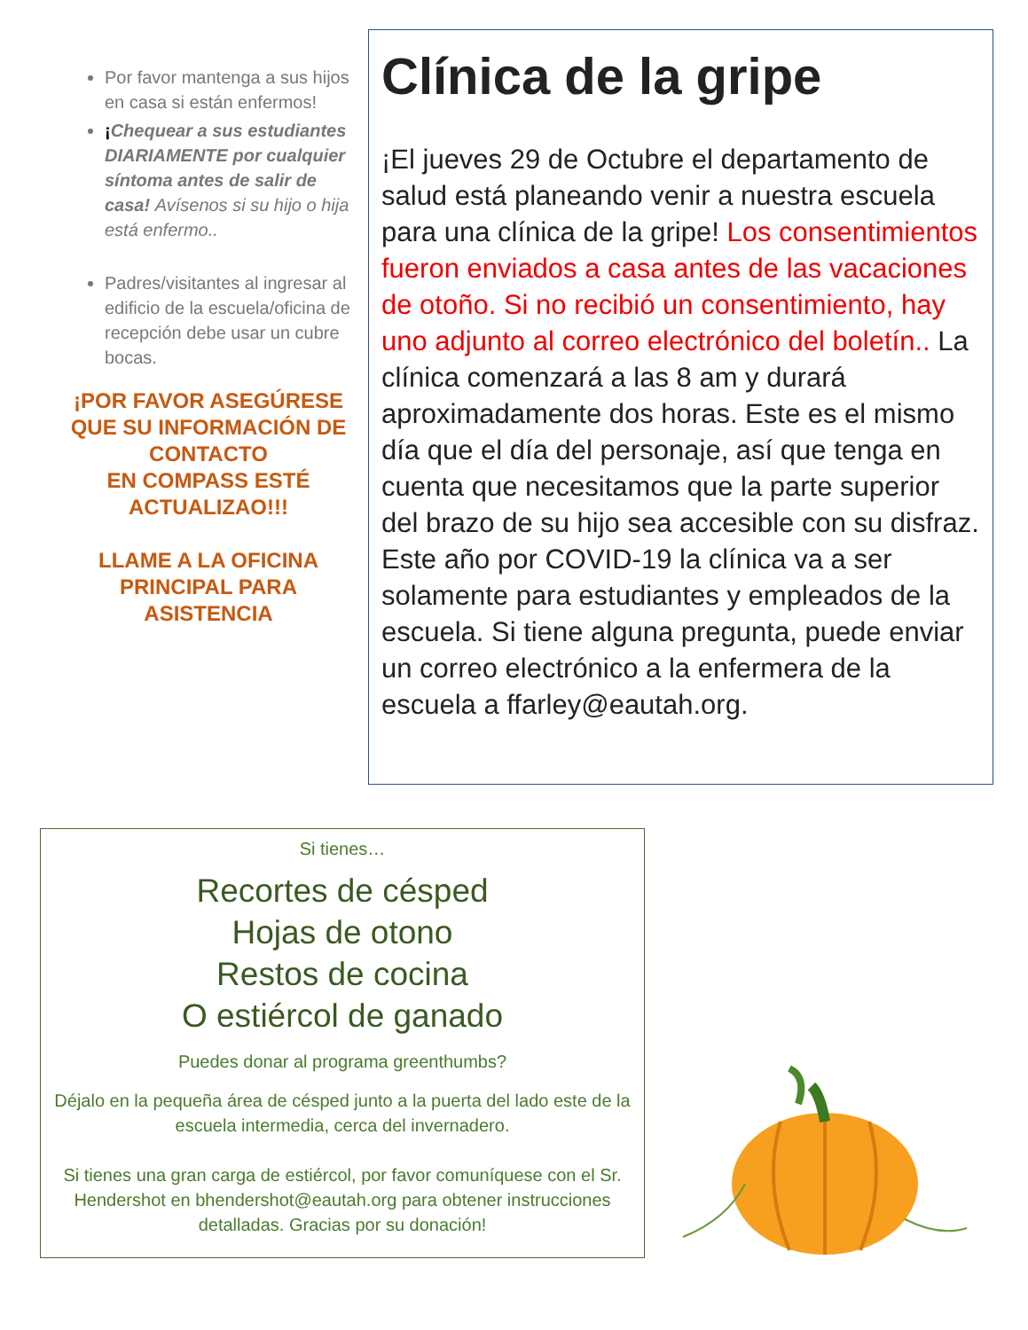Por favor mantenga a sus hijos en casa si están enfermos!
¡Chequear a sus estudiantes DIARIAMENTE por cualquier síntoma antes de salir de casa! Avísenos si su hijo o hija está enfermo..
Padres/visitantes al ingresar al edificio de la escuela/oficina de recepción debe usar un cubre bocas.
¡POR FAVOR ASEGÚRESE QUE SU INFORMACIÓN DE CONTACTO
EN COMPASS ESTÉ ACTUALIZAO!!!
LLAME A LA OFICINA PRINCIPAL PARA ASISTENCIA
Clínica de la gripe
¡El jueves 29 de Octubre el departamento de salud está planeando venir a nuestra escuela para una clínica de la gripe! Los consentimientos fueron enviados a casa antes de las vacaciones de otoño. Si no recibió un consentimiento, hay uno adjunto al correo electrónico del boletín.. La clínica comenzará a las 8 am y durará aproximadamente dos horas. Este es el mismo día que el día del personaje, así que tenga en cuenta que necesitamos que la parte superior del brazo de su hijo sea accesible con su disfraz. Este año por COVID-19 la clínica va a ser solamente para estudiantes y empleados de la escuela. Si tiene alguna pregunta, puede enviar un correo electrónico a la enfermera de la escuela a ffarley@eautah.org.
Si tienes…
Recortes de césped
Hojas de otono
Restos de cocina
O estiércol de ganado
Puedes donar al programa greenthumbs?
Déjalo en la pequeña área de césped junto a la puerta del lado este de la escuela intermedia, cerca del invernadero.
Si tienes una gran carga de estiércol, por favor comuníquese con el Sr. Hendershot en bhendershot@eautah.org para obtener instrucciones detalladas. Gracias por su donación!